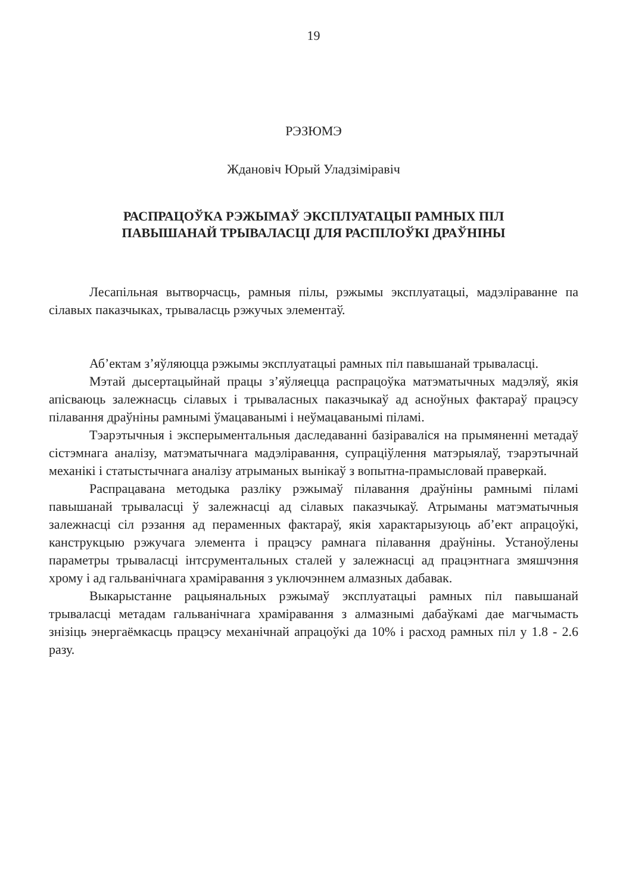19
РЭЗЮМЭ
Ждановіч Юрый Уладзіміравіч
РАСПРАЦОЎКА РЭЖЫМАЎ ЭКСПЛУАТАЦЫІ РАМНЫХ ПІЛ
ПАВЫШАНАЙ ТРЫВАЛАСЦІ ДЛЯ РАСПІЛОЎКІ ДРАЎНІНЫ
Лесапільная вытворчасць, рамныя пілы, рэжымы эксплуатацыі, мадэліраванне па сілавых паказчыках, трываласць рэжучых элементаў.
Аб’ектам з’яўляюцца рэжымы эксплуатацыі рамных піл павышанай трываласці.
Мэтай дысертацыйнай працы з’яўляецца распрацоўка матэматычных мадэляў, якія апісваюць залежнасць сілавых і трываласных паказчыкаў ад асноўных фактараў працэсу пілавання драўніны рамнымі ўмацаванымі і неўмацаванымі пiламі.
Тэарэтычныя і эксперыментальныя даследаванні базіраваліся на прымяненні метадаў сістэмнага аналізу, матэматычнага мадэліравання, супраціўлення матэрыялаў, тэарэтычнай механікі і статыстычнага аналізу атрыманых вынікаў з вопытна-прамысловай праверкай.
Распрацавана методыка разліку рэжымаў пілавання драўніны рамнымі пiламі павышанай трываласці ў залежнасці ад сілавых паказчыкаў. Атрыманы матэматычныя залежнасці сіл рэзання ад пераменных фактараў, якія характарызуюць аб’ект апрацоўкі, канструкцыю рэжучага элемента і працэсу рамнага пілавання драўніны. Устаноўлены параметры трываласці інтсрументальных сталей у залежнасці ад працэнтнага змяшчэння хрому і ад гальванічнага храміравання з уключэннем алмазных дабавак.
Выкарыстанне рацыянальных рэжымаў эксплуатацыі рамных піл павышанай трываласці метадам гальванічнага храміравання з алмазнымі дабаўкамі дае магчымасть знізіць энергаёмкасць працэсу механічнай апрацоўкі да 10% і расход рамных піл у 1.8 - 2.6 разу.